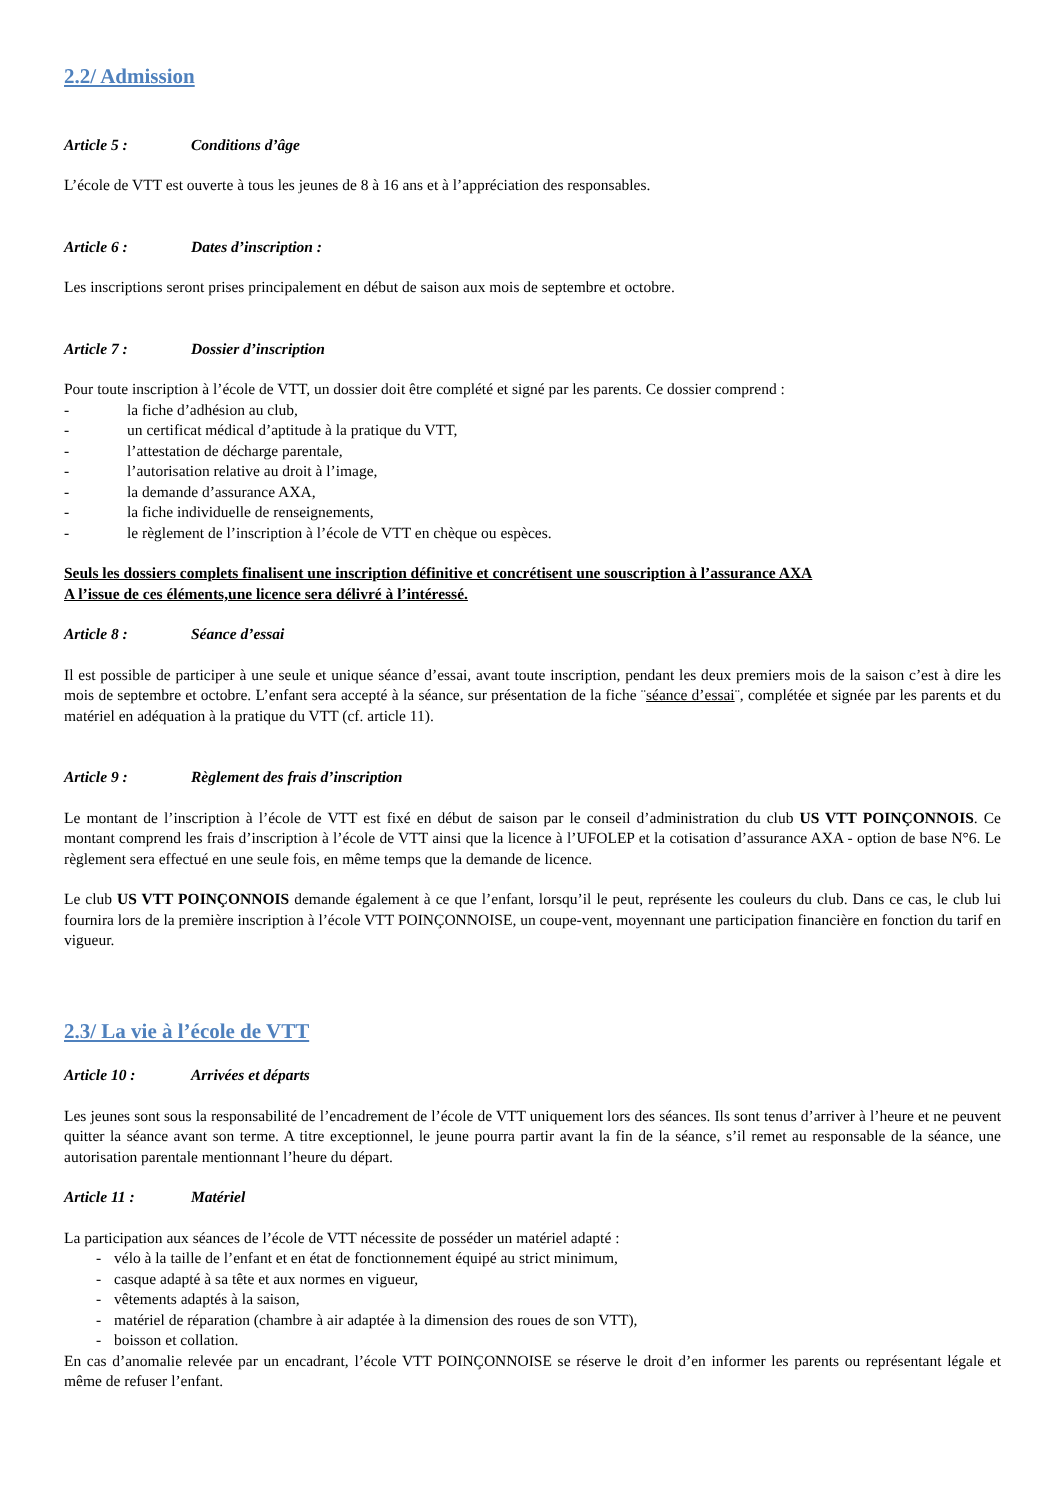2.2/ Admission
Article 5 : Conditions d’âge
L’école de VTT est ouverte à tous les jeunes de 8 à 16 ans et à l’appréciation des responsables.
Article 6 : Dates d’inscription :
Les inscriptions seront prises principalement en début de saison aux mois de septembre et octobre.
Article 7 : Dossier d’inscription
Pour toute inscription à l’école de VTT, un dossier doit être complété et signé par les parents. Ce dossier comprend :
- la fiche d’adhésion au club,
- un certificat médical d’aptitude à la pratique du VTT,
- l’attestation de décharge parentale,
- l’autorisation relative au droit à l’image,
- la demande d’assurance AXA,
- la fiche individuelle de renseignements,
- le règlement de l’inscription à l’école de VTT en chèque ou espèces.
Seuls les dossiers complets finalisent une inscription définitive et concrétisent une souscription à l’assurance AXA
A l’issue de ces éléments,une licence sera délivré à l’intéressé.
Article 8 : Séance d’essai
Il est possible de participer à une seule et unique séance d’essai, avant toute inscription, pendant les deux premiers mois de la saison c’est à dire les mois de septembre et octobre. L’enfant sera accepté à la séance, sur présentation de la fiche ¨séance d’essai¨, complétée et signée par les parents et du matériel en adéquation à la pratique du VTT (cf. article 11).
Article 9 : Règlement des frais d’inscription
Le montant de l’inscription à l’école de VTT est fixé en début de saison par le conseil d’administration du club US VTT POINÇONNOIS. Ce montant comprend les frais d’inscription à l’école de VTT ainsi que la licence à l’UFOLEP et la cotisation d’assurance AXA - option de base N°6. Le règlement sera effectué en une seule fois, en même temps que la demande de licence.
Le club US VTT POINÇONNOIS demande également à ce que l’enfant, lorsqu’il le peut, représente les couleurs du club. Dans ce cas, le club lui fournira lors de la première inscription à l’école VTT POINÇONNOISE, un coupe-vent, moyennant une participation financière en fonction du tarif en vigueur.
2.3/ La vie à l’école de VTT
Article 10 : Arrivées et départs
Les jeunes sont sous la responsabilité de l’encadrement de l’école de VTT uniquement lors des séances. Ils sont tenus d’arriver à l’heure et ne peuvent quitter la séance avant son terme. A titre exceptionnel, le jeune pourra partir avant la fin de la séance, s’il remet au responsable de la séance, une autorisation parentale mentionnant l’heure du départ.
Article 11 : Matériel
La participation aux séances de l’école de VTT nécessite de posséder un matériel adapté :
- vélo à la taille de l’enfant et en état de fonctionnement équipé au strict minimum,
- casque adapté à sa tête et aux normes en vigueur,
- vêtements adaptés à la saison,
- matériel de réparation (chambre à air adaptée à la dimension des roues de son VTT),
- boisson et collation.
En cas d’anomalie relevée par un encadrant, l’école VTT POINÇONNOISE se réserve le droit d’en informer les parents ou représentant légale et même de refuser l’enfant.